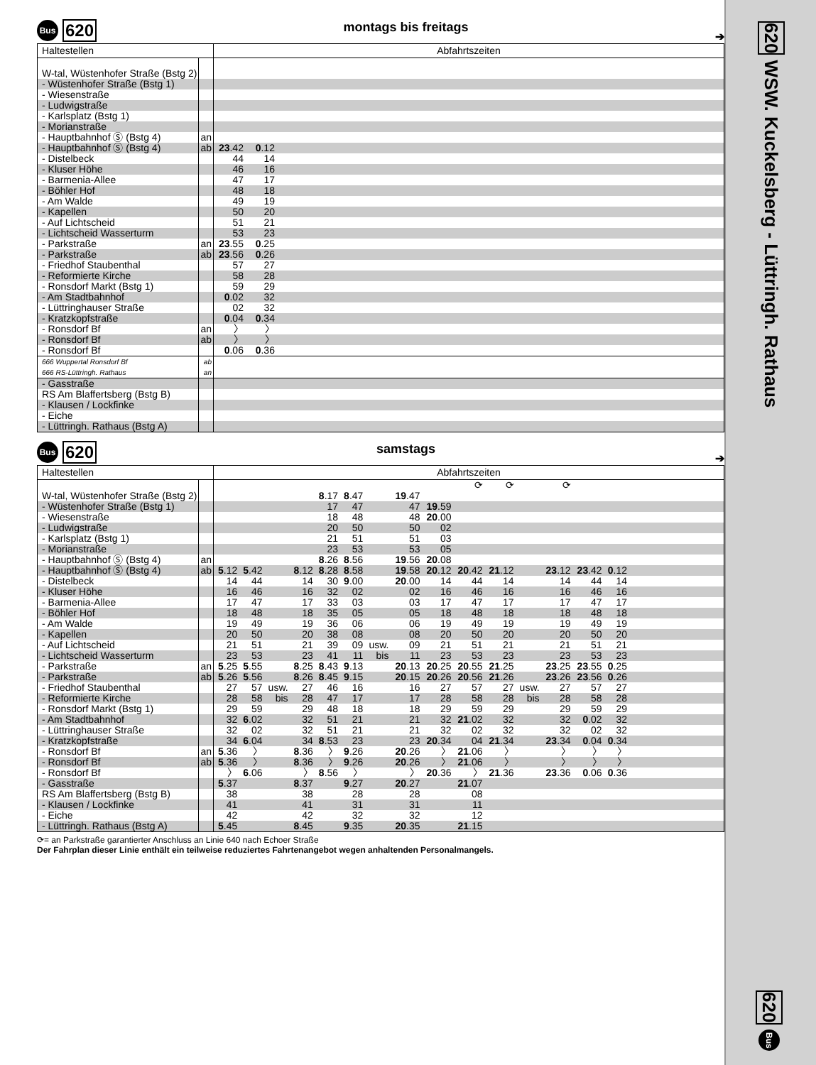Bus 620 montags bis freitags ➔
| Haltestellen | | Abfahrtszeiten | | |
| --- | --- | --- | --- | --- |
| W-tal, Wüstenhofer Straße (Bstg 2) | | | | |
| - Wüstenhofer Straße (Bstg 1) | | | | |
| - Wiesenstraße | | | | |
| - Ludwigstraße | | | | |
| - Karlsplatz (Bstg 1) | | | | |
| - Morianstraße | | | | |
| - Hauptbahnhof Ⓢ (Bstg 4) | an | | | |
| - Hauptbahnhof Ⓢ (Bstg 4) | ab | 23 .42 | 0 .12 | |
| - Distelbeck | | 44 | 14 | |
| - Kluser Höhe | | 46 | 16 | |
| - Barmenia-Allee | | 47 | 17 | |
| - Böhler Hof | | 48 | 18 | |
| - Am Walde | | 49 | 19 | |
| - Kapellen | | 50 | 20 | |
| - Auf Lichtscheid | | 51 | 21 | |
| - Lichtscheid Wasserturm | | 53 | 23 | |
| - Parkstraße | an | 23 .55 | 0 .25 | |
| - Parkstraße | ab | 23 .56 | 0 .26 | |
| - Friedhof Staubenthal | | 57 | 27 | |
| - Reformierte Kirche | | 58 | 28 | |
| - Ronsdorf Markt (Bstg 1) | | 59 | 29 | |
| - Am Stadtbahnhof | | 0 .02 | 32 | |
| - Lüttringhauser Straße | | 02 | 32 | |
| - Kratzkopfstraße | | 0 .04 | 0 .34 | |
| - Ronsdorf Bf | an | 〉 | 〉 | |
| - Ronsdorf Bf | ab | 〉 | 〉 | |
| - Ronsdorf Bf | | 0 .06 | 0 .36 | |
| 666 Wuppertal Ronsdorf Bf | ab | | | |
| 666 RS-Lüttringh. Rathaus | an | | | |
| - Gasstraße | | | | |
| RS Am Blaffertsberg (Bstg B) | | | | |
| - Klausen / Lockfinke | | | | |
| - Eiche | | | | |
| - Lüttringh. Rathaus (Bstg A) | | | | |
Bus 620 samstags ➔
| Haltestellen | | Abfahrtszeiten | | | | | | | | | | | | | | | |
| --- | --- | --- | --- | --- | --- | --- | --- | --- | --- | --- | --- | --- | --- | --- | --- | --- | --- |
| | | | | | | | | | | | ⟳ | ⟳ | | ⟳ | | | |
| W-tal, Wüstenhofer Straße (Bstg 2) | | | | | | 8 .17 | 8 .47 | | 19 .47 | | | | | | | | |
| - Wüstenhofer Straße (Bstg 1) | | | | | | 17 | 47 | | 47 | 19 .59 | | | | | | | |
| - Wiesenstraße | | | | | | 18 | 48 | | 48 | 20 .00 | | | | | | | |
| - Ludwigstraße | | | | | | 20 | 50 | | 50 | 02 | | | | | | | |
| - Karlsplatz (Bstg 1) | | | | | | 21 | 51 | | 51 | 03 | | | | | | | |
| - Morianstraße | | | | | | 23 | 53 | | 53 | 05 | | | | | | | |
| - Hauptbahnhof Ⓢ (Bstg 4) | an | | | | | 8 .26 | 8 .56 | | 19 .56 | 20 .08 | | | | | | | |
| - Hauptbahnhof Ⓢ (Bstg 4) | ab | 5 .12 | 5 .42 | | 8 .12 | 8 .28 | 8 .58 | | 19 .58 | 20 .12 | 20 .42 | 21 .12 | | 23 .12 | 23 .42 | 0 .12 | |
| - Distelbeck | | 14 | 44 | | 14 | 30 | 9 .00 | | 20 .00 | 14 | 44 | 14 | | 14 | 44 | 14 | |
| - Kluser Höhe | | 16 | 46 | | 16 | 32 | 02 | | 02 | 16 | 46 | 16 | | 16 | 46 | 16 | |
| - Barmenia-Allee | | 17 | 47 | | 17 | 33 | 03 | | 03 | 17 | 47 | 17 | | 17 | 47 | 17 | |
| - Böhler Hof | | 18 | 48 | | 18 | 35 | 05 | | 05 | 18 | 48 | 18 | | 18 | 48 | 18 | |
| - Am Walde | | 19 | 49 | | 19 | 36 | 06 | | 06 | 19 | 49 | 19 | | 19 | 49 | 19 | |
| - Kapellen | | 20 | 50 | | 20 | 38 | 08 | | 08 | 20 | 50 | 20 | | 20 | 50 | 20 | |
| - Auf Lichtscheid | | 21 | 51 | | 21 | 39 | 09 | usw. | 09 | 21 | 51 | 21 | | 21 | 51 | 21 | |
| - Lichtscheid Wasserturm | | 23 | 53 | | 23 | 41 | 11 | bis | 11 | 23 | 53 | 23 | | 23 | 53 | 23 | |
| - Parkstraße | an | 5 .25 | 5 .55 | | 8 .25 | 8 .43 | 9 .13 | | 20 .13 | 20 .25 | 20 .55 | 21 .25 | | 23 .25 | 23 .55 | 0 .25 | |
| - Parkstraße | ab | 5 .26 | 5 .56 | | 8 .26 | 8 .45 | 9 .15 | | 20 .15 | 20 .26 | 20 .56 | 21 .26 | | 23 .26 | 23 .56 | 0 .26 | |
| - Friedhof Staubenthal | | 27 | 57 | usw. | 27 | 46 | 16 | | 16 | 27 | 57 | 27 | usw. | 27 | 57 | 27 | |
| - Reformierte Kirche | | 28 | 58 | bis | 28 | 47 | 17 | | 17 | 28 | 58 | 28 | bis | 28 | 58 | 28 | |
| - Ronsdorf Markt (Bstg 1) | | 29 | 59 | | 29 | 48 | 18 | | 18 | 29 | 59 | 29 | | 29 | 59 | 29 | |
| - Am Stadtbahnhof | | 32 | 6 .02 | | 32 | 51 | 21 | | 21 | 32 | 21 .02 | 32 | | 32 | 0 .02 | 32 | |
| - Lüttringhauser Straße | | 32 | 02 | | 32 | 51 | 21 | | 21 | 32 | 02 | 32 | | 32 | 02 | 32 | |
| - Kratzkopfstraße | | 34 | 6 .04 | | 34 | 8 .53 | 23 | | 23 | 20 .34 | 04 | 21 .34 | | 23 .34 | 0 .04 | 0 .34 | |
| - Ronsdorf Bf | an | 5 .36 | 〉 | | 8 .36 | 〉 | 9 .26 | | 20 .26 | 〉 | 21 .06 | 〉 | | 〉 | 〉 | 〉 | |
| - Ronsdorf Bf | ab | 5 .36 | 〉 | | 8 .36 | 〉 | 9 .26 | | 20 .26 | 〉 | 21 .06 | 〉 | | 〉 | 〉 | 〉 | |
| - Ronsdorf Bf | | 〉 | 6 .06 | | 〉 | 8 .56 | 〉 | | 〉 | 20 .36 | 〉 | 21 .36 | | 23 .36 | 0 .06 | 0 .36 | |
| - Gasstraße | | 5 .37 | | | 8 .37 | | 9 .27 | | 20 .27 | | 21 .07 | | | | | | |
| RS Am Blaffertsberg (Bstg B) | | 38 | | | 38 | | 28 | | 28 | | 08 | | | | | | |
| - Klausen / Lockfinke | | 41 | | | 41 | | 31 | | 31 | | 11 | | | | | | |
| - Eiche | | 42 | | | 42 | | 32 | | 32 | | 12 | | | | | | |
| - Lüttringh. Rathaus (Bstg A) | | 5 .45 | | | 8 .45 | | 9 .35 | | 20 .35 | | 21 .15 | | | | | | |
⟳= an Parkstraße garantierter Anschluss an Linie 640 nach Echoer Straße
Der Fahrplan dieser Linie enthält ein teilweise reduziertes Fahrtenangebot wegen anhaltenden Personalmangels.
620 WSW. Kuckelsberg - Lüttringh. Rathaus
620 Bus